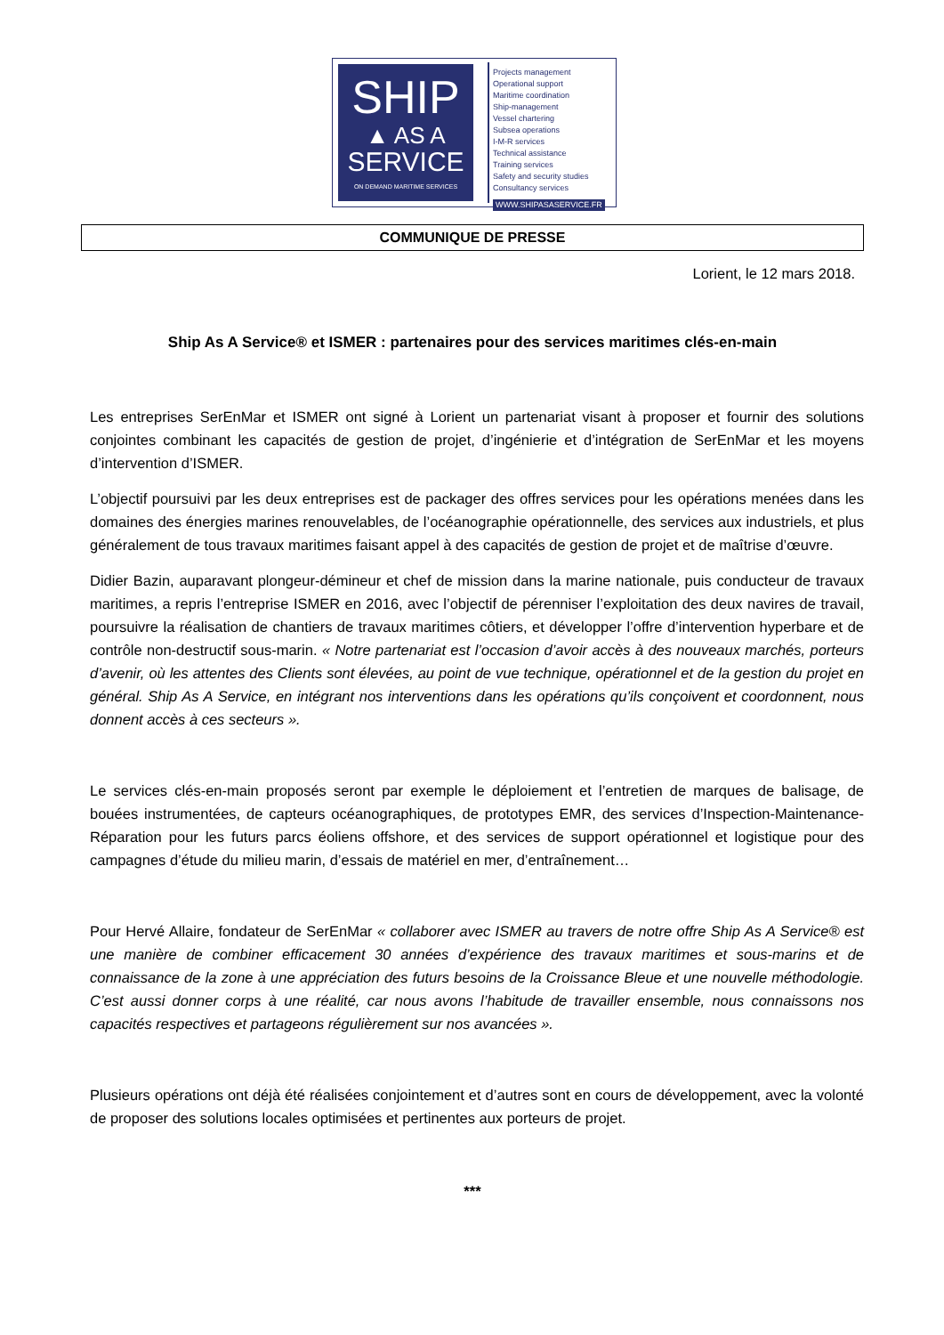SHIP
▲ AS A
SERVICE
ON DEMAND MARITIME SERVICES
Projects management
Operational support
Maritime coordination
Ship-management
Vessel chartering
Subsea operations
I-M-R services
Technical assistance
Training services
Safety and security studies
Consultancy services
WWW.SHIPASASERVICE.FR
COMMUNIQUE DE PRESSE
Lorient, le 12 mars 2018.
Ship As A Service® et ISMER : partenaires pour des services maritimes clés-en-main
Les entreprises SerEnMar et ISMER ont signé à Lorient un partenariat visant à proposer et fournir des solutions conjointes combinant les capacités de gestion de projet, d’ingénierie et d’intégration de SerEnMar et les moyens d’intervention d’ISMER.
L’objectif poursuivi par les deux entreprises est de packager des offres services pour les opérations menées dans les domaines des énergies marines renouvelables, de l’océanographie opérationnelle, des services aux industriels, et plus généralement de tous travaux maritimes faisant appel à des capacités de gestion de projet et de maîtrise d’œuvre.
Didier Bazin, auparavant plongeur-démineur et chef de mission dans la marine nationale, puis conducteur de travaux maritimes, a repris l’entreprise ISMER en 2016, avec l’objectif de pérenniser l’exploitation des deux navires de travail, poursuivre la réalisation de chantiers de travaux maritimes côtiers, et développer l’offre d’intervention hyperbare et de contrôle non-destructif sous-marin. « Notre partenariat est l’occasion d’avoir accès à des nouveaux marchés, porteurs d’avenir, où les attentes des Clients sont élevées, au point de vue technique, opérationnel et de la gestion du projet en général. Ship As A Service, en intégrant nos interventions dans les opérations qu’ils conçoivent et coordonnent, nous donnent accès à ces secteurs ».
Le services clés-en-main proposés seront par exemple le déploiement et l’entretien de marques de balisage, de bouées instrumentées, de capteurs océanographiques, de prototypes EMR, des services d’Inspection-Maintenance-Réparation pour les futurs parcs éoliens offshore, et des services de support opérationnel et logistique pour des campagnes d’étude du milieu marin, d’essais de matériel en mer, d’entraînement…
Pour Hervé Allaire, fondateur de SerEnMar « collaborer avec ISMER au travers de notre offre Ship As A Service® est une manière de combiner efficacement 30 années d’expérience des travaux maritimes et sous-marins et de connaissance de la zone à une appréciation des futurs besoins de la Croissance Bleue et une nouvelle méthodologie. C’est aussi donner corps à une réalité, car nous avons l’habitude de travailler ensemble, nous connaissons nos capacités respectives et partageons régulièrement sur nos avancées ».
Plusieurs opérations ont déjà été réalisées conjointement et d’autres sont en cours de développement, avec la volonté de proposer des solutions locales optimisées et pertinentes aux porteurs de projet.
***